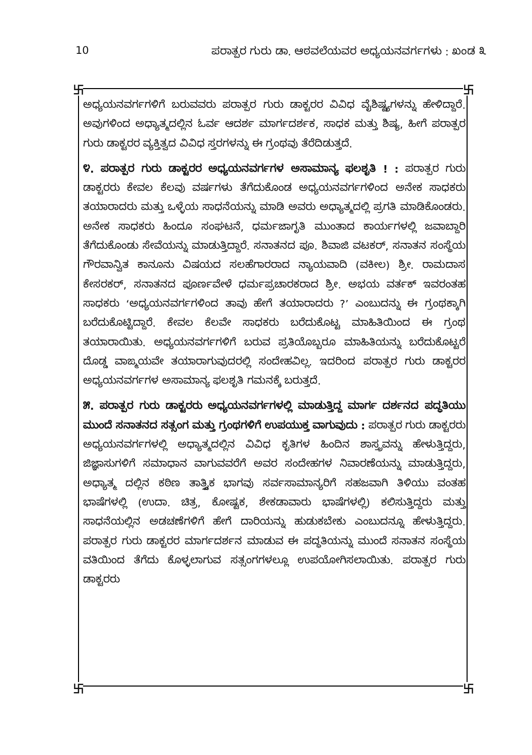10 ಪರಾತ್ಪರ ಗುರು ಡಾ. ಆಠವಲೆಯವರ ಅಧ್ಯಯನವರ್ಗಗಳು : ಖಂಡ ೩
卐 卐
卐 卐
ಅಧ್ಯಯನವರ್ಗಗಳಿಗೆ ಬರುವವರು ಪರಾತ್ಪರ ಗುರು ಡಾಕ್ಟರರ ವಿವಿಧ ವೈಶಿಷ್ಟ್ಯಗಳನ್ನು ಹೇಳಿದ್ದಾರೆ. ಅವುಗಳಿಂದ ಅಧ್ಯಾತ್ಮದಲ್ಲಿನ ಓರ್ವ ಆದರ್ಶ ಮಾರ್ಗದರ್ಶಕ, ಸಾಧಕ ಮತ್ತು ಶಿಷ್ಯ, ಹೀಗೆ ಪರಾತ್ಪರ ಗುರು ಡಾಕ್ಟರರ ವ್ಯಕ್ತಿತ್ವದ ವಿವಿಧ ಸ್ತರಗಳನ್ನು ಈ ಗ್ರಂಥವು ತೆರೆದಿಡುತ್ತದೆ.
೪. ಪರಾತ್ಪರ ಗುರು ಡಾಕ್ಟರರ ಅಧ್ಯಯನವರ್ಗಗಳ ಅಸಾಮಾನ್ಯ ಫಲಶೃತಿ ! : ಪರಾತ್ಪರ ಗುರು ಡಾಕ್ಟರರು ಕೇವಲ ಕೆಲವು ವರ್ಷಗಳು ತೆಗೆದುಕೊಂಡ ಅಧ್ಯಯನವರ್ಗಗಳಿಂದ ಅನೇಕ ಸಾಧಕರು ತಯಾರಾದರು ಮತ್ತು ಒಳ್ಳೆಯ ಸಾಧನೆಯನ್ನು ಮಾಡಿ ಅವರು ಅಧ್ಯಾತ್ಮದಲ್ಲಿ ಪ್ರಗತಿ ಮಾಡಿಕೊಂಡರು. ಅನೇಕ ಸಾಧಕರು ಹಿಂದೂ ಸಂಘಟನೆ, ಧರ್ಮಜಾಗೃತಿ ಮುಂತಾದ ಕಾರ್ಯಗಳಲ್ಲಿ ಜವಾಬ್ದಾರಿ ತೆಗೆದುಕೊಂಡು ಸೇವೆಯನ್ನು ಮಾಡುತ್ತಿದ್ದಾರೆ. ಸನಾತನದ ಪೂ. ಶಿವಾಜಿ ವಟಕರ್, ಸನಾತನ ಸಂಸ್ಥೆಯ ಗೌರವಾನ್ವಿತ ಕಾನೂನು ವಿಷಯದ ಸಲಹೆಗಾರರಾದ ನ್ಯಾಯವಾದಿ (ವಕೀಲ) ಶ್ರೀ. ರಾಮದಾಸ ಕೇಸರಕರ್, ಸನಾತನದ ಪೂರ್ಣವೇಳೆ ಧರ್ಮಪ್ರಚಾರಕರಾದ ಶ್ರೀ. ಅಭಯ ವರ್ತಕ್ ಇವರಂತಹ ಸಾಧಕರು ‘ಅಧ್ಯಯನವರ್ಗಗಳಿಂದ ತಾವು ಹೇಗೆ ತಯಾರಾದರು ?’ ಎಂಬುದನ್ನು ಈ ಗ್ರಂಥಕ್ಕಾಗಿ ಬರೆದುಕೊಟ್ಟಿದ್ದಾರೆ. ಕೇವಲ ಕೆಲವೇ ಸಾಧಕರು ಬರೆದುಕೊಟ್ಟ ಮಾಹಿತಿಯಿಂದ ಈ ಗ್ರಂಥ ತಯಾರಾಯಿತು. ಅಧ್ಯಯನವರ್ಗಗಳಿಗೆ ಬರುವ ಪ್ರತಿಯೊಬ್ಬರೂ ಮಾಹಿತಿಯನ್ನು ಬರೆದುಕೊಟ್ಟರೆ ದೊಡ್ಡ ವಾಙ್ಮಯವೇ ತಯಾರಾಗುವುದರಲ್ಲಿ ಸಂದೇಹವಿಲ್ಲ. ಇದರಿಂದ ಪರಾತ್ಪರ ಗುರು ಡಾಕ್ಟರರ ಅಧ್ಯಯನವರ್ಗಗಳ ಅಸಾಮಾನ್ಯ ಫಲಶೃತಿ ಗಮನಕ್ಕೆ ಬರುತ್ತದೆ.
೫. ಪರಾತ್ಪರ ಗುರು ಡಾಕ್ಟರರು ಅಧ್ಯಯನವರ್ಗಗಳಲ್ಲಿ ಮಾಡುತ್ತಿದ್ದ ಮಾರ್ಗ ದರ್ಶನದ ಪದ್ಧತಿಯು ಮುಂದೆ ಸನಾತನದ ಸತ್ಸಂಗ ಮತ್ತು ಗ್ರಂಥಗಳಿಗೆ ಉಪಯುಕ್ತ ವಾಗುವುದು : ಪರಾತ್ಪರ ಗುರು ಡಾಕ್ಟರರು ಅಧ್ಯಯನವರ್ಗಗಳಲ್ಲಿ ಅಧ್ಯಾತ್ಮದಲ್ಲಿನ ವಿವಿಧ ಕೃತಿಗಳ ಹಿಂದಿನ ಶಾಸ್ತ್ರವನ್ನು ಹೇಳುತ್ತಿದ್ದರು, ಜಿಜ್ಞಾಸುಗಳಿಗೆ ಸಮಾಧಾನ ವಾಗುವವರೆಗೆ ಅವರ ಸಂದೇಹಗಳ ನಿವಾರಣೆಯನ್ನು ಮಾಡುತ್ತಿದ್ದರು, ಅಧ್ಯಾತ್ಮ ದಲ್ಲಿನ ಕಠಿಣ ತಾತ್ತ್ವಿಕ ಭಾಗವು ಸರ್ವಸಾಮಾನ್ಯರಿಗೆ ಸಹಜವಾಗಿ ತಿಳಿಯು ವಂತಹ ಭಾಷೆಗಳಲ್ಲಿ (ಉದಾ. ಚಿತ್ರ, ಕೋಷ್ಟಕ, ಶೇಕಡಾವಾರು ಭಾಷೆಗಳಲ್ಲಿ) ಕಲಿಸುತ್ತಿದ್ದರು ಮತ್ತು ಸಾಧನೆಯಲ್ಲಿನ ಅಡಚಣೆಗಳಿಗೆ ಹೇಗೆ ದಾರಿಯನ್ನು ಹುಡುಕಬೇಕು ಎಂಬುದನ್ನೂ ಹೇಳುತ್ತಿದ್ದರು. ಪರಾತ್ಪರ ಗುರು ಡಾಕ್ಟರರ ಮಾರ್ಗದರ್ಶನ ಮಾಡುವ ಈ ಪದ್ಧತಿಯನ್ನು ಮುಂದೆ ಸನಾತನ ಸಂಸ್ಥೆಯ ವತಿಯಿಂದ ತೆಗೆದು ಕೊಳ್ಳಲಾಗುವ ಸತ್ಸಂಗಗಳಲ್ಲೂ ಉಪಯೋಗಿಸಲಾಯಿತು. ಪರಾತ್ಪರ ಗುರು ಡಾಕ್ಟರರು